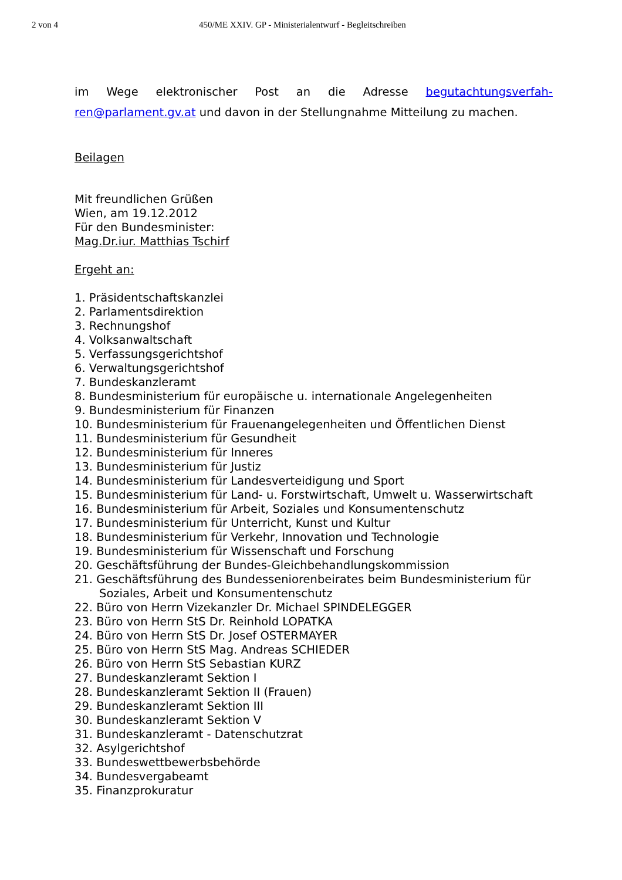2 von 4 450/ME XXIV. GP - Ministerialentwurf - Begleitschreiben
im Wege elektronischer Post an die Adresse begutachtungsverfah-ren@parlament.gv.at und davon in der Stellungnahme Mitteilung zu machen.
Beilagen
Mit freundlichen Grüßen
Wien, am 19.12.2012
Für den Bundesminister:
Mag.Dr.iur. Matthias Tschirf
Ergeht an:
1. Präsidentschaftskanzlei
2. Parlamentsdirektion
3. Rechnungshof
4. Volksanwaltschaft
5. Verfassungsgerichtshof
6. Verwaltungsgerichtshof
7. Bundeskanzleramt
8. Bundesministerium für europäische u. internationale Angelegenheiten
9. Bundesministerium für Finanzen
10. Bundesministerium für Frauenangelegenheiten und Öffentlichen Dienst
11. Bundesministerium für Gesundheit
12. Bundesministerium für Inneres
13. Bundesministerium für Justiz
14. Bundesministerium für Landesverteidigung und Sport
15. Bundesministerium für Land- u. Forstwirtschaft, Umwelt u. Wasserwirtschaft
16. Bundesministerium für Arbeit, Soziales und Konsumentenschutz
17. Bundesministerium für Unterricht, Kunst und Kultur
18. Bundesministerium für Verkehr, Innovation und Technologie
19. Bundesministerium für Wissenschaft und Forschung
20. Geschäftsführung der Bundes-Gleichbehandlungskommission
21. Geschäftsführung des Bundesseniorenbeirates beim Bundesministerium für
Soziales, Arbeit und Konsumentenschutz
22. Büro von Herrn Vizekanzler Dr. Michael SPINDELEGGER
23. Büro von Herrn StS Dr. Reinhold LOPATKA
24. Büro von Herrn StS Dr. Josef OSTERMAYER
25. Büro von Herrn StS Mag. Andreas SCHIEDER
26. Büro von Herrn StS Sebastian KURZ
27. Bundeskanzleramt Sektion I
28. Bundeskanzleramt Sektion II (Frauen)
29. Bundeskanzleramt Sektion III
30. Bundeskanzleramt Sektion V
31. Bundeskanzleramt - Datenschutzrat
32. Asylgerichtshof
33. Bundeswettbewerbsbehörde
34. Bundesvergabeamt
35. Finanzprokuratur